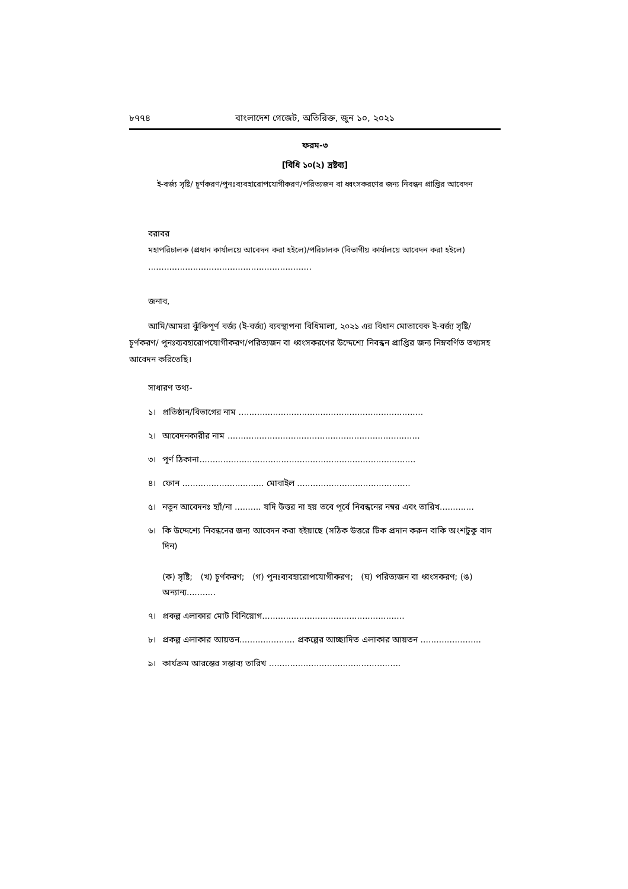৮৭৭৪ বাংলাদেশ গেজেট, অতিরিক্ত, জুন ১০, ২০২১
ফরম-৩
[বিধি ১০(২) দ্রষ্টব্য]
ই-বর্জ্য সৃষ্টি/ চূর্ণকরণ/পুনঃব্যবহারোপযোগীকরণ/পরিত্যজন বা ধ্বংসকরণের জন্য নিবন্ধন প্রাপ্তির আবেদন
বরাবর
মহাপরিচালক (প্রধান কার্যালয়ে আবেদন করা হইলে)/পরিচালক (বিভাগীয় কার্যালয়ে আবেদন করা হইলে)
..............................................................
জনাব,
আমি/আমরা ঝুঁকিপূর্ণ বর্জ্য (ই-বর্জ্য) ব্যবস্থাপনা বিধিমালা, ২০২১ এর বিধান মোতাবেক ই-বর্জ্য সৃষ্টি/ চূর্ণকরণ/ পুনঃব্যবহারোপযোগীকরণ/পরিত্যজন বা ধ্বংসকরণের উদ্দেশ্যে নিবন্ধন প্রাপ্তির জন্য নিম্নবর্ণিত তথ্যসহ আবেদন করিতেছি।
সাধারণ তথ্য-
১। প্রতিষ্ঠান/বিভাগের নাম ......................................................................
২। আবেদনকারীর নাম .........................................................................
৩। পূর্ণ ঠিকানা..................................................................................
৪। ফোন ............................... মোবাইল ...........................................
৫। নতুন আবেদনঃ হ্যাঁ/না .......... যদি উত্তর না হয় তবে পূর্বে নিবন্ধনের নম্বর এবং তারিখ.............
৬। কি উদ্দেশ্যে নিবন্ধনের জন্য আবেদন করা হইয়াছে (সঠিক উত্তরে টিক প্রদান করুন বাকি অংশটুকু বাদ দিন)
(ক) সৃষ্টি; (খ) চূর্ণকরণ; (গ) পুনঃব্যবহারোপযোগীকরণ; (ঘ) পরিত্যজন বা ধ্বংসকরণ; (ঙ) অন্যান্য...........
৭। প্রকল্প এলাকার মোট বিনিয়োগ......................................................
৮। প্রকল্প এলাকার আয়তন..................... প্রকল্পের আচ্ছাদিত এলাকার আয়তন .......................
৯। কার্যক্রম আরম্ভের সম্ভাব্য তারিখ ..................................................